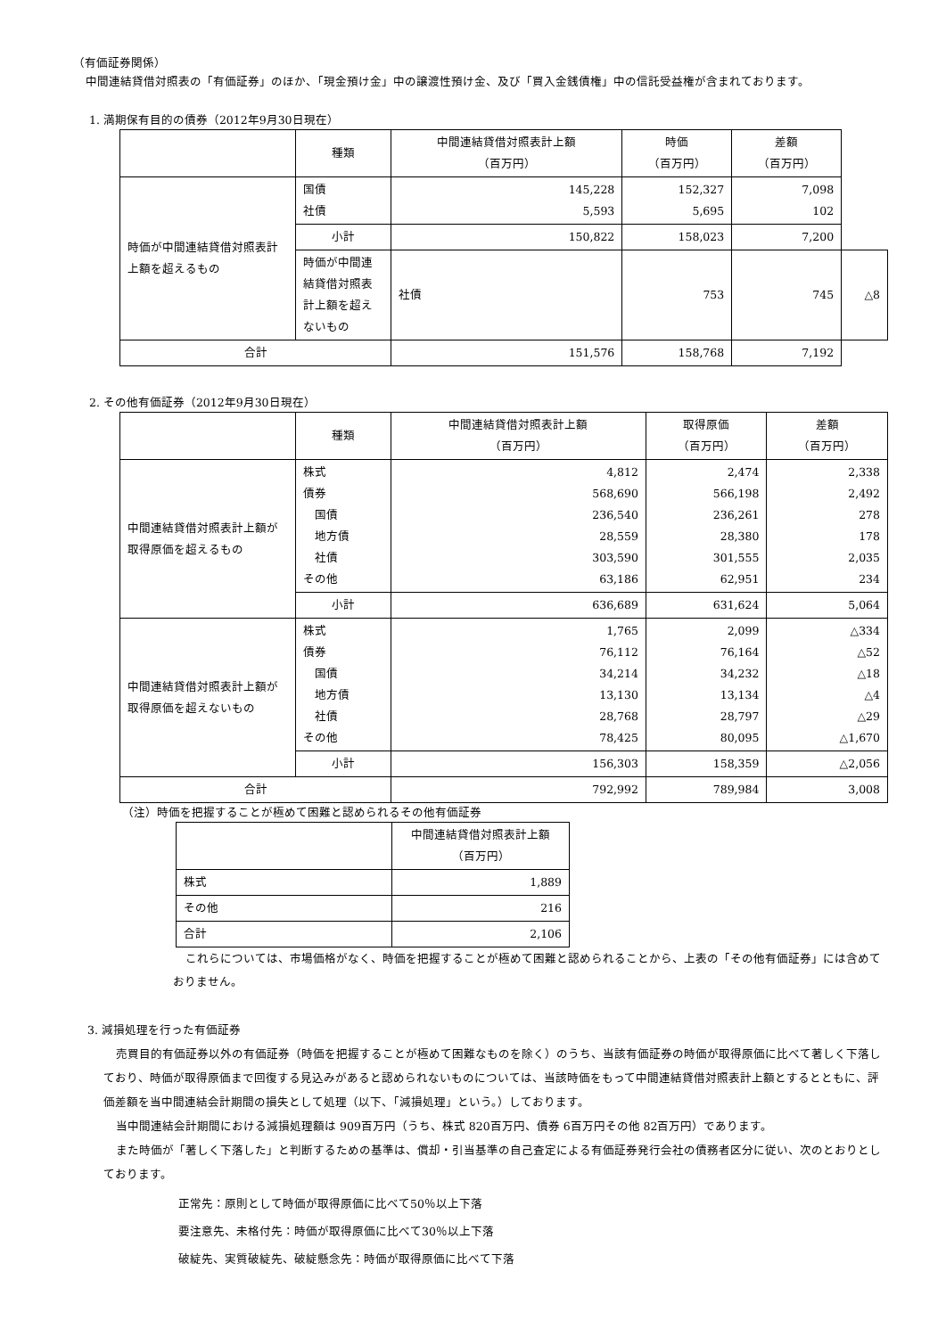（有価証券関係）
中間連結貸借対照表の「有価証券」のほか、「現金預け金」中の譲渡性預け金、及び「買入金銭債権」中の信託受益権が含まれております。
1. 満期保有目的の債券（2012年9月30日現在）
| | 種類 | 中間連結貸借対照表計上額 （百万円） | 時価 （百万円） | 差額 （百万円） | |
| --- | --- | --- | --- | --- | --- |
| 時価が中間連結貸借対照表計上額を超えるもの | 国債 社債 | 145,228 5,593 | 152,327 5,695 | 7,098 102 | |
| | 小計 | 150,822 | 158,023 | 7,200 | |
| | 時価が中間連結貸借対照表計上額を超えないもの | 社債 | 753 | 745 | △8 |
| 合計 | | 151,576 | 158,768 | 7,192 | |
2. その他有価証券（2012年9月30日現在）
| | 種類 | 中間連結貸借対照表計上額 （百万円） | 取得原価 （百万円） | 差額 （百万円） |
| --- | --- | --- | --- | --- |
| 中間連結貸借対照表計上額が取得原価を超えるもの | 株式 債券 国債 地方債 社債 その他 | 4,812 568,690 236,540 28,559 303,590 63,186 | 2,474 566,198 236,261 28,380 301,555 62,951 | 2,338 2,492 278 178 2,035 234 |
| | 小計 | 636,689 | 631,624 | 5,064 |
| 中間連結貸借対照表計上額が取得原価を超えないもの | 株式 債券 国債 地方債 社債 その他 | 1,765 76,112 34,214 13,130 28,768 78,425 | 2,099 76,164 34,232 13,134 28,797 80,095 | △334 △52 △18 △4 △29 △1,670 |
| | 小計 | 156,303 | 158,359 | △2,056 |
| 合計 | | 792,992 | 789,984 | 3,008 |
（注）時価を把握することが極めて困難と認められるその他有価証券
| | 中間連結貸借対照表計上額 （百万円） |
| --- | --- |
| 株式 | 1,889 |
| その他 | 216 |
| 合計 | 2,106 |
これらについては、市場価格がなく、時価を把握することが極めて困難と認められることから、上表の「その他有価証券」には含めておりません。
3. 減損処理を行った有価証券
売買目的有価証券以外の有価証券（時価を把握することが極めて困難なものを除く）のうち、当該有価証券の時価が取得原価に比べて著しく下落しており、時価が取得原価まで回復する見込みがあると認められないものについては、当該時価をもって中間連結貸借対照表計上額とするとともに、評価差額を当中間連結会計期間の損失として処理（以下、「減損処理」という。）しております。
当中間連結会計期間における減損処理額は 909百万円（うち、株式 820百万円、債券 6百万円その他 82百万円）であります。
また時価が「著しく下落した」と判断するための基準は、償却・引当基準の自己査定による有価証券発行会社の債務者区分に従い、次のとおりとしております。
正常先：原則として時価が取得原価に比べて50％以上下落
要注意先、未格付先：時価が取得原価に比べて30％以上下落
破綻先、実質破綻先、破綻懸念先：時価が取得原価に比べて下落